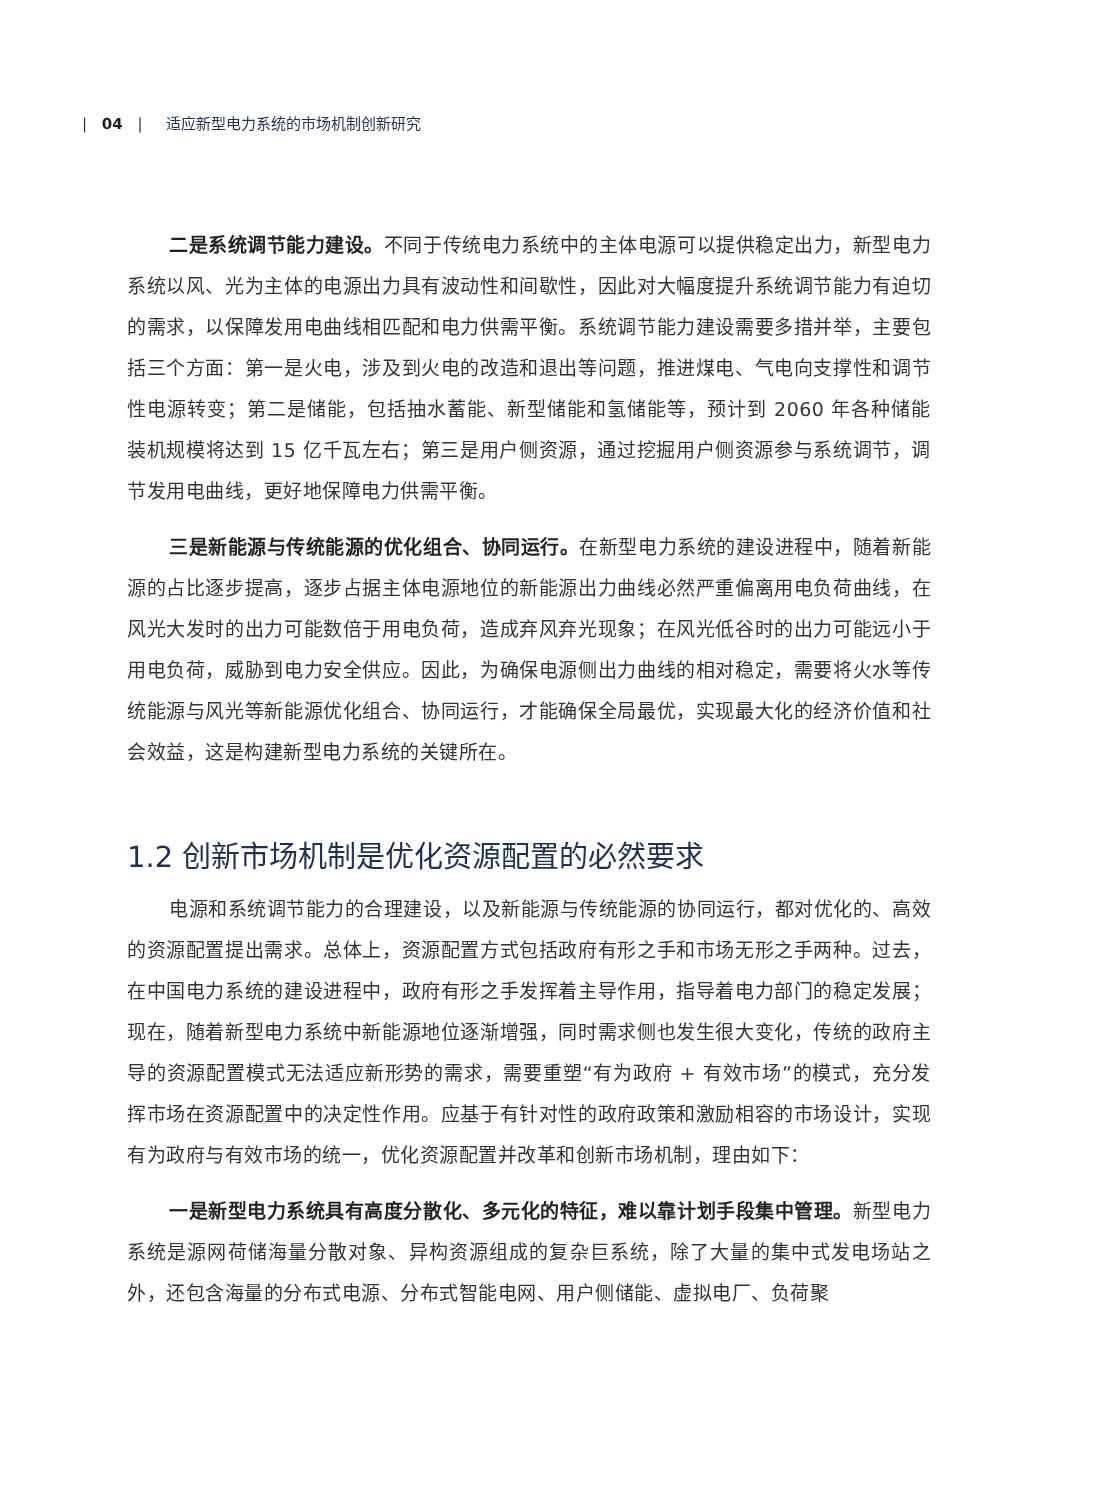| 04 | 适应新型电力系统的市场机制创新研究
二是系统调节能力建设。不同于传统电力系统中的主体电源可以提供稳定出力，新型电力系统以风、光为主体的电源出力具有波动性和间歇性，因此对大幅度提升系统调节能力有迫切的需求，以保障发用电曲线相匹配和电力供需平衡。系统调节能力建设需要多措并举，主要包括三个方面：第一是火电，涉及到火电的改造和退出等问题，推进煤电、气电向支撑性和调节性电源转变；第二是储能，包括抽水蓄能、新型储能和氢储能等，预计到 2060 年各种储能装机规模将达到 15 亿千瓦左右；第三是用户侧资源，通过挖掘用户侧资源参与系统调节，调节发用电曲线，更好地保障电力供需平衡。
三是新能源与传统能源的优化组合、协同运行。在新型电力系统的建设进程中，随着新能源的占比逐步提高，逐步占据主体电源地位的新能源出力曲线必然严重偏离用电负荷曲线，在风光大发时的出力可能数倍于用电负荷，造成弃风弃光现象；在风光低谷时的出力可能远小于用电负荷，威胁到电力安全供应。因此，为确保电源侧出力曲线的相对稳定，需要将火水等传统能源与风光等新能源优化组合、协同运行，才能确保全局最优，实现最大化的经济价值和社会效益，这是构建新型电力系统的关键所在。
1.2 创新市场机制是优化资源配置的必然要求
电源和系统调节能力的合理建设，以及新能源与传统能源的协同运行，都对优化的、高效的资源配置提出需求。总体上，资源配置方式包括政府有形之手和市场无形之手两种。过去，在中国电力系统的建设进程中，政府有形之手发挥着主导作用，指导着电力部门的稳定发展；现在，随着新型电力系统中新能源地位逐渐增强，同时需求侧也发生很大变化，传统的政府主导的资源配置模式无法适应新形势的需求，需要重塑“有为政府 + 有效市场”的模式，充分发挥市场在资源配置中的决定性作用。应基于有针对性的政府政策和激励相容的市场设计，实现有为政府与有效市场的统一，优化资源配置并改革和创新市场机制，理由如下：
一是新型电力系统具有高度分散化、多元化的特征，难以靠计划手段集中管理。新型电力系统是源网荷储海量分散对象、异构资源组成的复杂巨系统，除了大量的集中式发电场站之外，还包含海量的分布式电源、分布式智能电网、用户侧储能、虚拟电厂、负荷聚